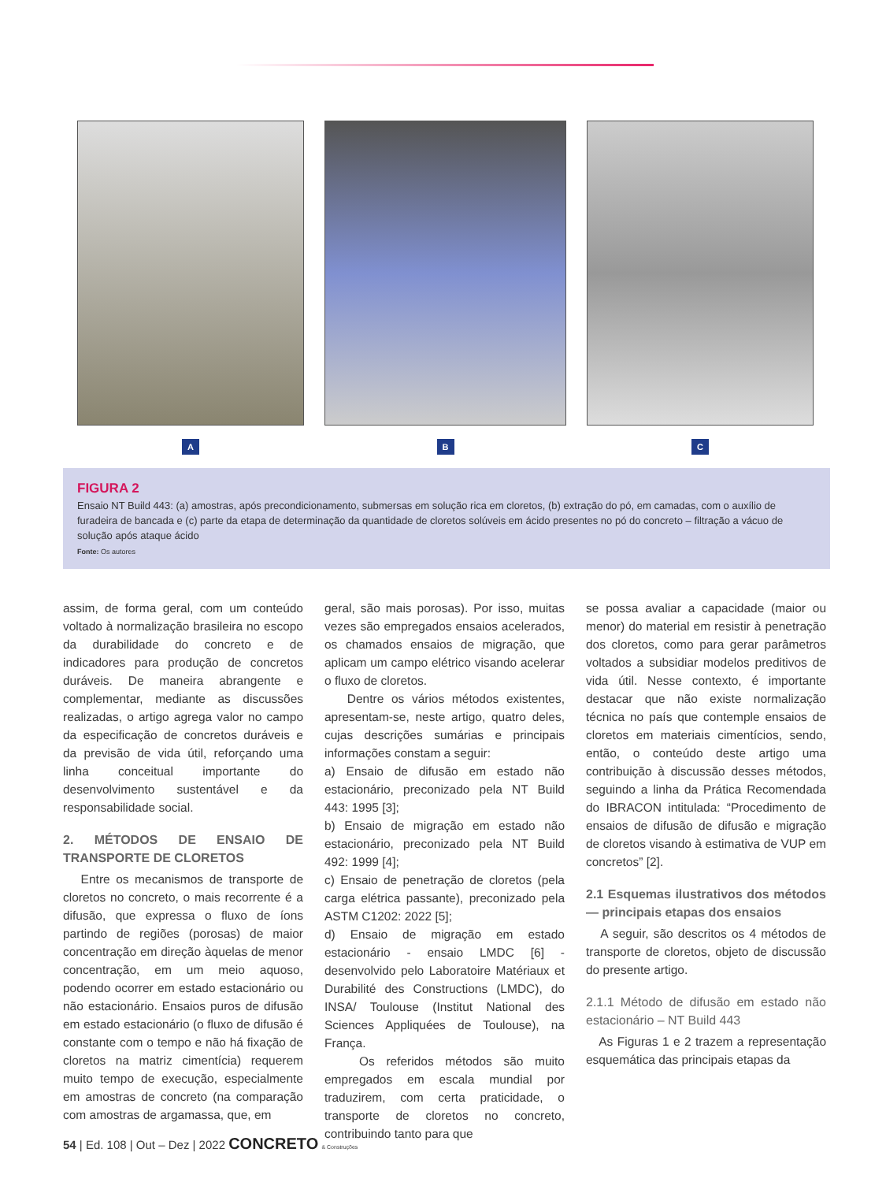A B C
FIGURA 2
Ensaio NT Build 443: (a) amostras, após precondicionamento, submersas em solução rica em cloretos, (b) extração do pó, em camadas, com o auxílio de furadeira de bancada e (c) parte da etapa de determinação da quantidade de cloretos solúveis em ácido presentes no pó do concreto – filtração a vácuo de solução após ataque ácido
Fonte: Os autores
assim, de forma geral, com um conteúdo voltado à normalização brasileira no escopo da durabilidade do concreto e de indicadores para produção de concretos duráveis. De maneira abrangente e complementar, mediante as discussões realizadas, o artigo agrega valor no campo da especificação de concretos duráveis e da previsão de vida útil, reforçando uma linha conceitual importante do desenvolvimento sustentável e da responsabilidade social.
2. MÉTODOS DE ENSAIO DE TRANSPORTE DE CLORETOS
Entre os mecanismos de transporte de cloretos no concreto, o mais recorrente é a difusão, que expressa o fluxo de íons partindo de regiões (porosas) de maior concentração em direção àquelas de menor concentração, em um meio aquoso, podendo ocorrer em estado estacionário ou não estacionário. Ensaios puros de difusão em estado estacionário (o fluxo de difusão é constante com o tempo e não há fixação de cloretos na matriz cimentícia) requerem muito tempo de execução, especialmente em amostras de concreto (na comparação com amostras de argamassa, que, em
geral, são mais porosas). Por isso, muitas vezes são empregados ensaios acelerados, os chamados ensaios de migração, que aplicam um campo elétrico visando acelerar o fluxo de cloretos.
Dentre os vários métodos existentes, apresentam-se, neste artigo, quatro deles, cujas descrições sumárias e principais informações constam a seguir:
a) Ensaio de difusão em estado não estacionário, preconizado pela NT Build 443: 1995 [3];
b) Ensaio de migração em estado não estacionário, preconizado pela NT Build 492: 1999 [4];
c) Ensaio de penetração de cloretos (pela carga elétrica passante), preconizado pela ASTM C1202: 2022 [5];
d) Ensaio de migração em estado estacionário - ensaio LMDC [6] - desenvolvido pelo Laboratoire Matériaux et Durabilité des Constructions (LMDC), do INSA/ Toulouse (Institut National des Sciences Appliquées de Toulouse), na França.
Os referidos métodos são muito empregados em escala mundial por traduzirem, com certa praticidade, o transporte de cloretos no concreto, contribuindo tanto para que
se possa avaliar a capacidade (maior ou menor) do material em resistir à penetração dos cloretos, como para gerar parâmetros voltados a subsidiar modelos preditivos de vida útil. Nesse contexto, é importante destacar que não existe normalização técnica no país que contemple ensaios de cloretos em materiais cimentícios, sendo, então, o conteúdo deste artigo uma contribuição à discussão desses métodos, seguindo a linha da Prática Recomendada do IBRACON intitulada: “Procedimento de ensaios de difusão de difusão e migração de cloretos visando à estimativa de VUP em concretos” [2].
2.1 Esquemas ilustrativos dos métodos — principais etapas dos ensaios
A seguir, são descritos os 4 métodos de transporte de cloretos, objeto de discussão do presente artigo.
2.1.1 Método de difusão em estado não estacionário – NT Build 443
As Figuras 1 e 2 trazem a representação esquemática das principais etapas da
54 | Ed. 108 | Out – Dez | 2022 CONCRETO & Construções